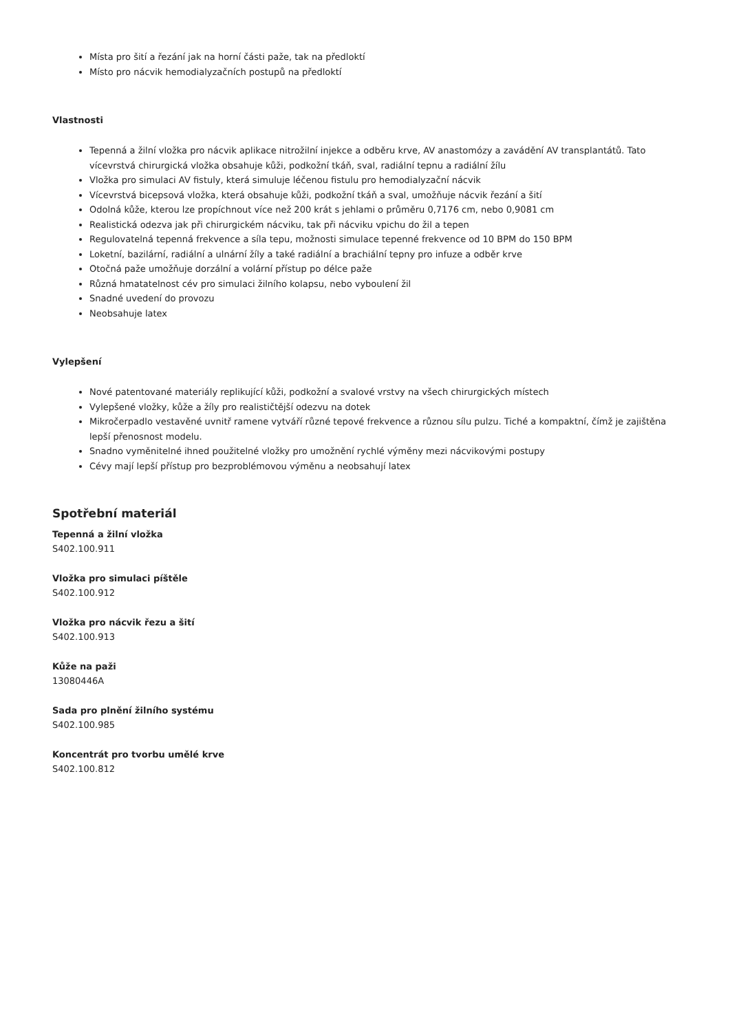Místa pro šití a řezání jak na horní části paže, tak na předloktí
Místo pro nácvik hemodialyzačních postupů na předloktí
Vlastnosti
Tepenná a žilní vložka pro nácvik aplikace nitrožilní injekce a odběru krve, AV anastomózy a zavádění AV transplantátů. Tato vícevrstvá chirurgická vložka obsahuje kůži, podkožní tkáň, sval, radiální tepnu a radiální žílu
Vložka pro simulaci AV fistuly, která simuluje léčenou fistulu pro hemodialyzační nácvik
Vícevrstvá bicepsová vložka, která obsahuje kůži, podkožní tkáň a sval, umožňuje nácvik řezání a šití
Odolná kůže, kterou lze propíchnout více než 200 krát s jehlami o průměru 0,7176 cm, nebo 0,9081 cm
Realistická odezva jak při chirurgickém nácviku, tak při nácviku vpichu do žil a tepen
Regulovatelná tepenná frekvence a síla tepu, možnosti simulace tepenné frekvence od 10 BPM do 150 BPM
Loketní, bazilární, radiální a ulnární žíly a také radiální a brachiální tepny pro infuze a odběr krve
Otočná paže umožňuje dorzální a volární přístup po délce paže
Různá hmatatelnost cév pro simulaci žilního kolapsu, nebo vyboulení žil
Snadné uvedení do provozu
Neobsahuje latex
Vylepšení
Nové patentované materiály replikující kůži, podkožní a svalové vrstvy na všech chirurgických místech
Vylepšené vložky, kůže a žíly pro realističtější odezvu na dotek
Mikročerpadlo vestavěné uvnitř ramene vytváří různé tepové frekvence a různou sílu pulzu. Tiché a kompaktní, čímž je zajištěna lepší přenosnost modelu.
Snadno vyměnitelné ihned použitelné vložky pro umožnění rychlé výměny mezi nácvikovými postupy
Cévy mají lepší přístup pro bezproblémovou výměnu a neobsahují latex
Spotřební materiál
Tepenná a žilní vložka
S402.100.911
Vložka pro simulaci píštěle
S402.100.912
Vložka pro nácvik řezu a šití
S402.100.913
Kůže na paži
13080446A
Sada pro plnění žilního systému
S402.100.985
Koncentrát pro tvorbu umělé krve
S402.100.812